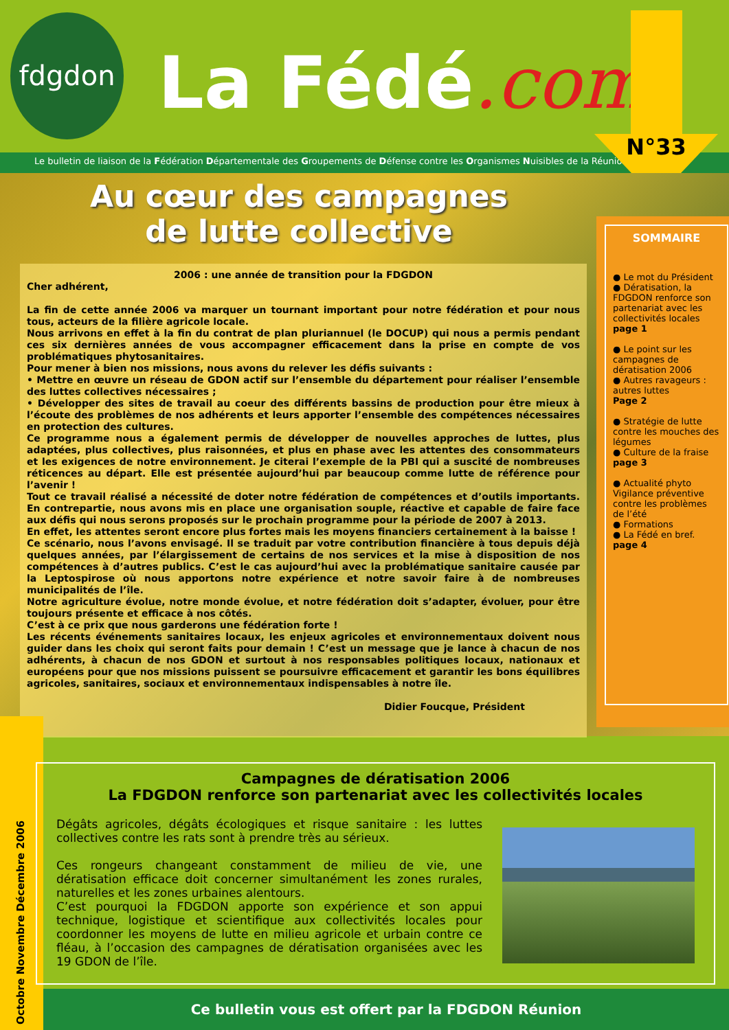fdgdon
La Fédé.com
N°33
Le bulletin de liaison de la Fédération Départementale des Groupements de Défense contre les Organismes Nuisibles de la Réunion
Au cœur des campagnes
de lutte collective
2006 : une année de transition pour la FDGDON
Cher adhérent,
La fin de cette année 2006 va marquer un tournant important pour notre fédération et pour nous tous, acteurs de la filière agricole locale.
Nous arrivons en effet à la fin du contrat de plan pluriannuel (le DOCUP) qui nous a permis pendant ces six dernières années de vous accompagner efficacement dans la prise en compte de vos problématiques phytosanitaires.
Pour mener à bien nos missions, nous avons du relever les défis suivants :
• Mettre en œuvre un réseau de GDON actif sur l’ensemble du département pour réaliser l’ensemble des luttes collectives nécessaires ;
• Développer des sites de travail au coeur des différents bassins de production pour être mieux à l’écoute des problèmes de nos adhérents et leurs apporter l’ensemble des compétences nécessaires en protection des cultures.
Ce programme nous a également permis de développer de nouvelles approches de luttes, plus adaptées, plus collectives, plus raisonnées, et plus en phase avec les attentes des consommateurs et les exigences de notre environnement. Je citerai l’exemple de la PBI qui a suscité de nombreuses réticences au départ. Elle est présentée aujourd’hui par beaucoup comme lutte de référence pour l’avenir !
Tout ce travail réalisé a nécessité de doter notre fédération de compétences et d’outils importants. En contrepartie, nous avons mis en place une organisation souple, réactive et capable de faire face aux défis qui nous serons proposés sur le prochain programme pour la période de 2007 à 2013.
En effet, les attentes seront encore plus fortes mais les moyens financiers certainement à la baisse !
Ce scénario, nous l’avons envisagé. Il se traduit par votre contribution financière à tous depuis déjà quelques années, par l’élargissement de certains de nos services et la mise à disposition de nos compétences à d’autres publics. C’est le cas aujourd’hui avec la problématique sanitaire causée par la Leptospirose où nous apportons notre expérience et notre savoir faire à de nombreuses municipalités de l’île.
Notre agriculture évolue, notre monde évolue, et notre fédération doit s’adapter, évoluer, pour être toujours présente et efficace à nos côtés.
C’est à ce prix que nous garderons une fédération forte !
Les récents événements sanitaires locaux, les enjeux agricoles et environnementaux doivent nous guider dans les choix qui seront faits pour demain ! C’est un message que je lance à chacun de nos adhérents, à chacun de nos GDON et surtout à nos responsables politiques locaux, nationaux et européens pour que nos missions puissent se poursuivre efficacement et garantir les bons équilibres agricoles, sanitaires, sociaux et environnementaux indispensables à notre île.
Didier Foucque, Président
SOMMAIRE
● Le mot du Président
● Dératisation, la FDGDON renforce son partenariat avec les collectivités locales
page 1
● Le point sur les campagnes de dératisation 2006
● Autres ravageurs : autres luttes
Page 2
● Stratégie de lutte contre les mouches des légumes
● Culture de la fraise
page 3
● Actualité phyto Vigilance préventive contre les problèmes de l’été
● Formations
● La Fédé en bref.
page 4
Octobre Novembre Décembre 2006
Campagnes de dératisation 2006
La FDGDON renforce son partenariat avec les collectivités locales
Dégâts agricoles, dégâts écologiques et risque sanitaire : les luttes collectives contre les rats sont à prendre très au sérieux.
Ces rongeurs changeant constamment de milieu de vie, une dératisation efficace doit concerner simultanément les zones rurales, naturelles et les zones urbaines alentours.
C’est pourquoi la FDGDON apporte son expérience et son appui technique, logistique et scientifique aux collectivités locales pour coordonner les moyens de lutte en milieu agricole et urbain contre ce fléau, à l’occasion des campagnes de dératisation organisées avec les 19 GDON de l’île.
Ce bulletin vous est offert par la FDGDON Réunion